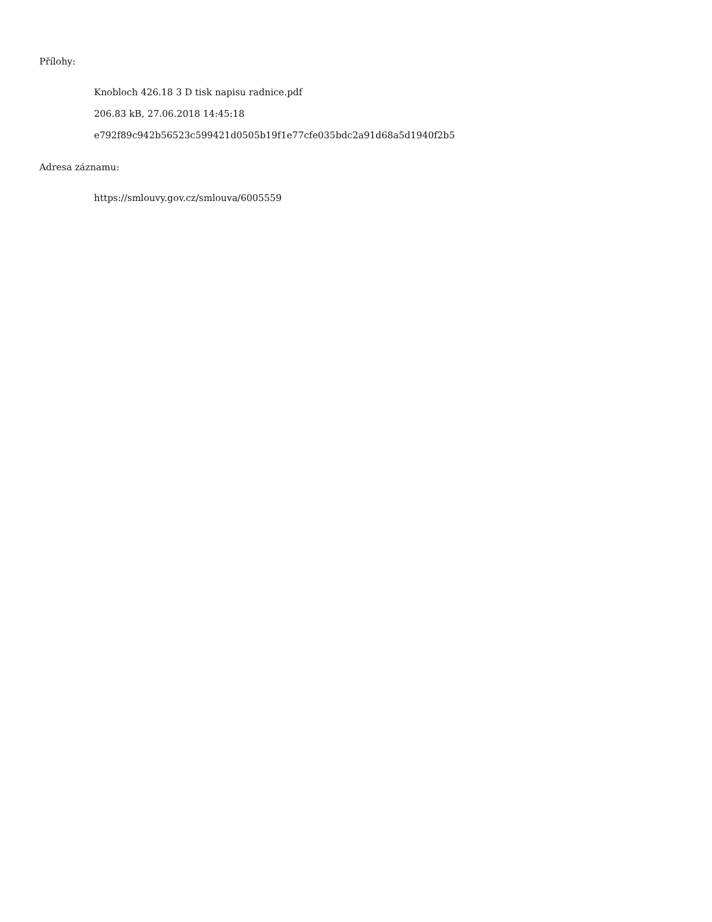Přílohy:
Knobloch 426.18 3 D tisk napisu radnice.pdf
206.83 kB, 27.06.2018 14:45:18
e792f89c942b56523c599421d0505b19f1e77cfe035bdc2a91d68a5d1940f2b5
Adresa záznamu:
https://smlouvy.gov.cz/smlouva/6005559